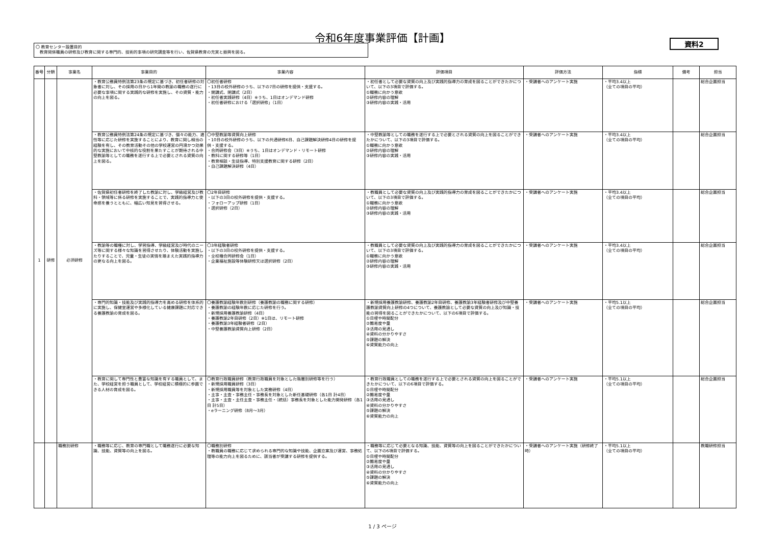令和6年度事業評価【計画】
〇 教育センター設置目的
教育関係職員の研修及び教育に関する専門的、技術的事項の研究調査等を行い、佐賀県教育の充実と振興を図る。
資料2
| 番号 | 分類 | 事業名 | 事業目的 | 事業内容 | 評価項目 | 評価方法 | 指標 | 備考 | 担当 |
| --- | --- | --- | --- | --- | --- | --- | --- | --- | --- |
| 1 | 研修 | 必須研修 | ・教育公務員特例法第23条の規定に基づき、初任者研修の対象者に対し、その採用の日から1年間の教諭の職務の遂行に必要な事項に関する実践的な研修を実施し、その資質・能力の向上を図る。 | 〇初任者研修 ・13日の校外研修のうち、以下の7日の研修を提供・支援する。 ・開講式、閉講式（2日） ・初任者実践研修（4日）※うち、1日はオンデマンド研修 ・初任者研修における「選択研修」（1日） | ・初任者として必要な資質の向上及び実践的指導力の育成を図ることができたかについて、以下の3項目で評価する。 ①職務に向かう意欲 ②研修内容の理解 ③研修内容の実践・活用 | ・受講者へのアンケート実施 | ・平均3.4以上 （全ての項目の平均） | | 総合企画担当 |
| | | | ・教育公務員特例法第24条の規定に基づき、個々の能力、適性等に応じた研修を実施することにより、教育に関し相当の経験を有し、その教育活動その他の学校運営の円滑かつ効果的な実施において中核的な役割を果たすことが期待される中堅教諭等としての職務を遂行する上で必要とされる資質の向上を図る。 | 〇中堅教諭等資質向上研修 ・10日の校外研修のうち、以下の共通研修6日、自己課題解決研修4日の研修を提供・支援する。 ・合同研修会（3日）※うち、1日はオンデマンド・リモート研修 ・教科に関する研修等（1日） ・教育相談・生徒指導、特別支援教育に関する研修（2日） ・自己課題解決研修（4日） | ・中堅教諭等としての職務を遂行する上で必要とされる資質の向上を図ることができたかについて、以下の3項目で評価する。 ①職務に向かう意欲 ②研修内容の理解 ③研修内容の実践・活用 | ・受講者へのアンケート実施 | ・平均3.4以上 （全ての項目の平均） | | 総合企画担当 |
| | | | ・佐賀県初任者研修を終了した教諭に対し、学級経営及び教科・領域等に係る研修を実施することで、実践的指導力と使命感を養うとともに、幅広い知見を習得させる。 | 〇2年目研修 ・以下の3日の校外研修を提供・支援する。 ・フォローアップ研修（1日） ・選択研修（2日） | ・教職員として必要な資質の向上及び実践的指導力の育成を図ることができたかについて、以下の3項目で評価する。 ①職務に向かう意欲 ②研修内容の理解 ③研修内容の実践・活用 | ・受講者へのアンケート実施 | ・平均3.4以上 （全ての項目の平均） | | 総合企画担当 |
| | | | ・教諭等の職種に対し、学習指導、学級経営及び時代のニーズ等に関する様々な知識を習得させたり、体験活動を実施したりすることで、児童・生徒の実情を踏まえた実践的指導力の更なる向上を図る。 | 〇3年経験者研修 ・以下の3日の校外研修を提供・支援する。 ・全校種合同研修会（1日） ・企業福祉施設等体験研修又は選択研修（2日） | ・教職員として必要な資質の向上及び実践的指導力の育成を図ることができたかについて、以下の3項目で評価する。 ①職務に向かう意欲 ②研修内容の理解 ③研修内容の実践・活用 | ・受講者へのアンケート実施 | ・平均3.4以上 （全ての項目の平均） | | 総合企画担当 |
| | | | ・専門的知識・技能及び実践的指導力を高める研修を体系的に実施し、保健室運営や多様化している健康課題に対応できる養護教諭の育成を図る。 | 〇養護教諭経験年数別研修（養護教諭の職務に関する研修） ・養護教諭の経験年数に応じた研修を行う。 ・新規採用養護教諭研修（4日） ・養護教諭2年目研修（2日）※1日は、リモート研修 ・養護教諭3年経験者研修（2日） ・中堅養護教諭資質向上研修（2日） | ・新規採用養護教諭研修、養護教諭2年目研修、養護教諭3年経験者研修及び中堅養護教諭資質向上研修の4つについて、養護教諭として必要な資質の向上及び知識・技能の習得を図ることができたかについて、以下の6項目で評価する。 ①日程や時間配分 ②難易度や量 ③活用の見通し ④資料の分かりやすさ ⑤課題の解決 ⑥資質能力の向上 | ・受講者へのアンケート実施 | ・平均5.1以上 （全ての項目の平均） | | 総合企画担当 |
| | | | ・教育に関して専門性と豊富な知識を有する職員として、また、学校経営を担う職員として、学校経営に積極的に参画できる人材の育成を図る。 | 〇教育行政職員研修（教育行政職員を対象とした階層別研修等を行う） ・新規採用職員研修（3日） ・新規採用職員等を対象とした実務研修（4日） ・主事・主査・事務主任・事務長を対象とした新任基礎研修（各1日 計4日） ・主事・主査・主任主査・事務主任・（統括）事務長を対象とした能力開発研修（各1日 計5日） ・eラーニング研修（8月～3月） | ・教育行政職員としての職務を遂行する上で必要とされる資質の向上を図ることができたかについて、以下の6項目で評価する。 ①日程や時間配分 ②難易度や量 ③活用の見通し ④資料の分かりやすさ ⑤課題の解決 ⑥資質能力の向上 | ・受講者へのアンケート実施 | ・平均5.1以上 （全ての項目の平均） | | 総合企画担当 |
| | | 職務別研修 | ・職務等に応じ、教育の専門職として職務遂行に必要な知識、技能、資質等の向上を図る。 | 〇職務別研修 ・教職員の職務に応じて求められる専門的な知識や技能、企画立案及び運営、事務処理等の能力向上を図るために、該当者が受講する研修を提供する。 | ・職務等に応じて必要となる知識、技能、資質等の向上を図ることができたかについて、以下の6項目で評価する。 ①日程や時間配分 ②難易度や量 ③活用の見通し ④資料の分かりやすさ ⑤課題の解決 ⑥資質能力の向上 | ・受講者へのアンケート実施（研修終了時） | ・平均5.1以上 （全ての項目の平均） | | 教職研修担当 |
1 / 3 ページ